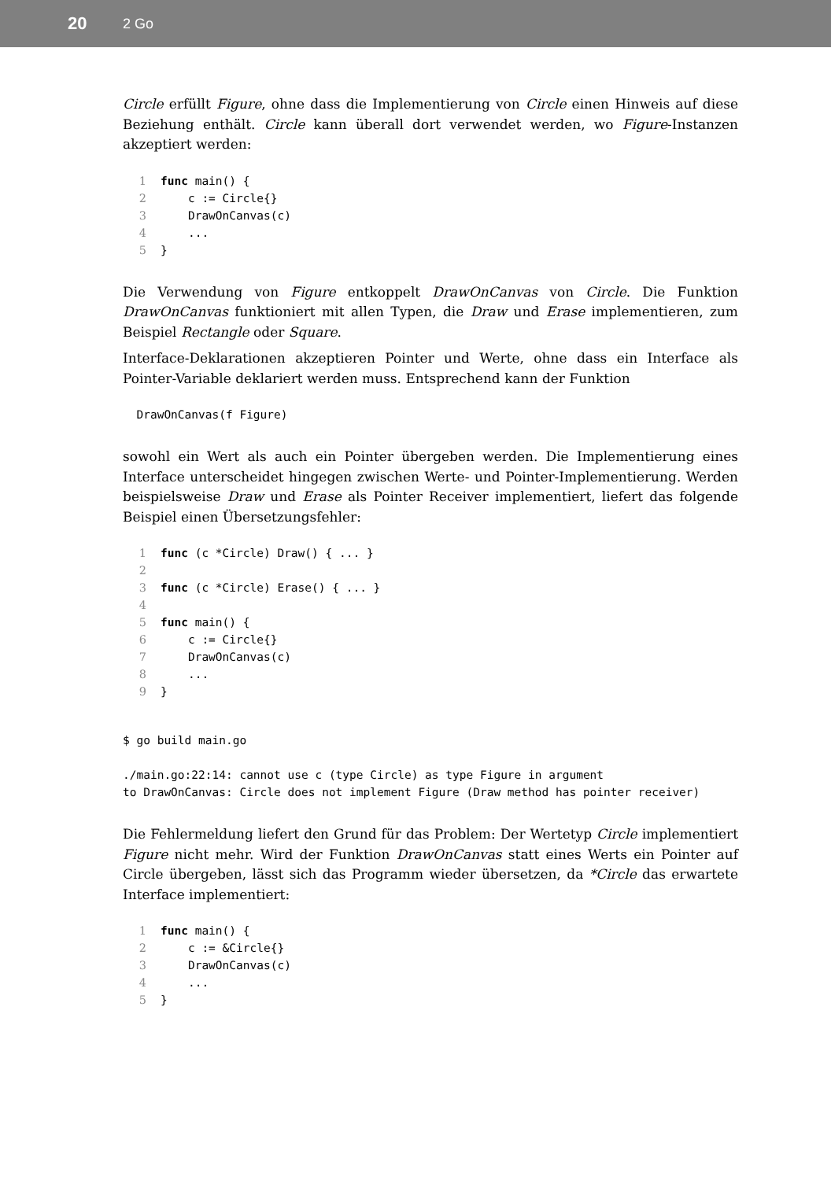20 2 Go
Circle erfüllt Figure, ohne dass die Implementierung von Circle einen Hinweis auf diese Beziehung enthält. Circle kann überall dort verwendet werden, wo Figure-Instanzen akzeptiert werden:
1 func main() {
2    c := Circle{}
3    DrawOnCanvas(c)
4    ...
5}
Die Verwendung von Figure entkoppelt DrawOnCanvas von Circle. Die Funktion DrawOnCanvas funktioniert mit allen Typen, die Draw und Erase implementieren, zum Beispiel Rectangle oder Square.
Interface-Deklarationen akzeptieren Pointer und Werte, ohne dass ein Interface als Pointer-Variable deklariert werden muss. Entsprechend kann der Funktion
  DrawOnCanvas(f Figure)
sowohl ein Wert als auch ein Pointer übergeben werden. Die Implementierung eines Interface unterscheidet hingegen zwischen Werte- und Pointer-Implementierung. Werden beispielsweise Draw und Erase als Pointer Receiver implementiert, liefert das folgende Beispiel einen Übersetzungsfehler:
1 func (c *Circle) Draw() { ... }
2
3 func (c *Circle) Erase() { ... }
4
5 func main() {
6    c := Circle{}
7    DrawOnCanvas(c)
8    ...
9}
$ go build main.go

./main.go:22:14: cannot use c (type Circle) as type Figure in argument
to DrawOnCanvas: Circle does not implement Figure (Draw method has pointer receiver)
Die Fehlermeldung liefert den Grund für das Problem: Der Wertetyp Circle implementiert Figure nicht mehr. Wird der Funktion DrawOnCanvas statt eines Werts ein Pointer auf Circle übergeben, lässt sich das Programm wieder übersetzen, da *Circle das erwartete Interface implementiert:
1 func main() {
2    c := &Circle{}
3    DrawOnCanvas(c)
4    ...
5}